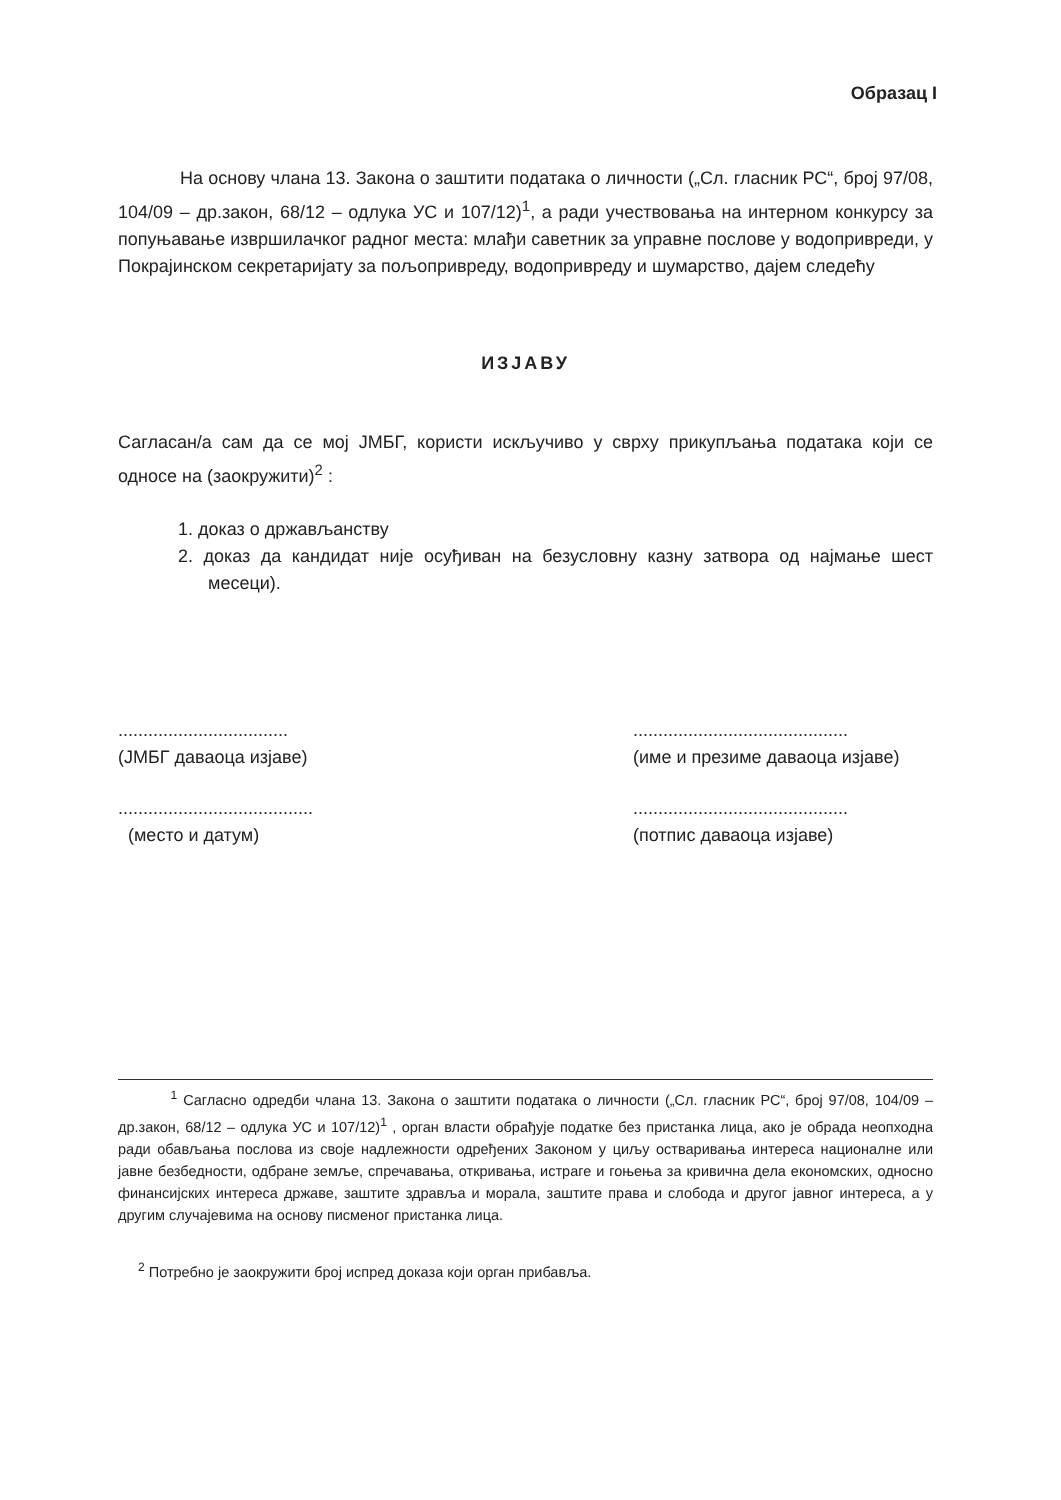Образац I
На основу члана 13. Закона о заштити података о личности („Сл. гласник РС“, број 97/08, 104/09 – др.закон, 68/12 – одлука УС и 107/12)<sup>1</sup>, а ради учествовања на интерном конкурсу за попуњавање извршилачког радног места: млађи саветник за управне послове у водопривреди, у Покрајинском секретаријату за пољопривреду, водопривреду и шумарство, дајем следећу
ИЗЈАВУ
Сагласан/а сам да се мој ЈМБГ, користи искључиво у сврху прикупљања података који се односе на (заокружити)<sup>2</sup> :
1. доказ о држављанству
2. доказ да кандидат није осуђиван на безусловну казну затвора од најмање шест месеци).
..................................
(ЈМБГ даваоца изјаве)
...........................................
(име и презиме даваоца изјаве)
.......................................
(место и датум)
...........................................
(потпис даваоца изјаве)
<sup>1</sup> Сагласно одредби члана 13. Закона о заштити података о личности („Сл. гласник РС“, број 97/08, 104/09 – др.закон, 68/12 – одлука УС и 107/12)<sup>1</sup> , орган власти обрађује податке без пристанка лица, ако је обрада неопходна ради обављања послова из своје надлежности одређених Законом у циљу остваривања интереса националне или јавне безбедности, одбране земље, спречавања, откривања, истраге и гоњења за кривична дела економских, односно финансијских интереса државе, заштите здравља и морала, заштите права и слобода и другог јавног интереса, а у другим случајевима на основу писменог пристанка лица.
<sup>2</sup> Потребно је заокружити број испред доказа који орган прибавља.